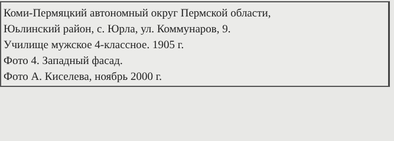Коми-Пермяцкий автономный округ Пермской области,
Юьлинский район, с. Юрла, ул. Коммунаров, 9.
Училище мужское 4-классное. 1905 г.
Фото 4. Западный фасад.
Фото А. Киселева, ноябрь 2000 г.